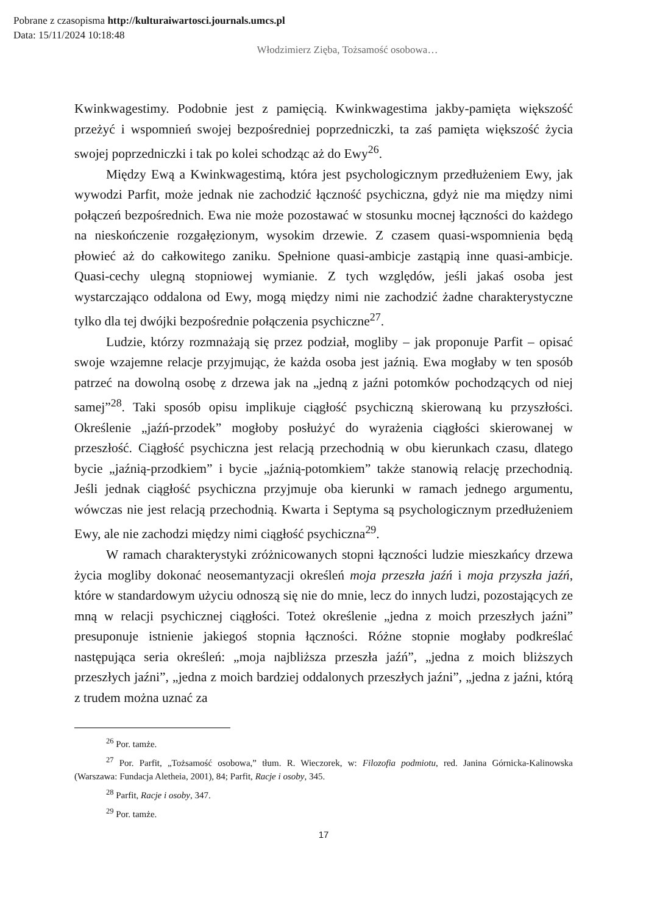Pobrane z czasopisma http://kulturaiwartosci.journals.umcs.pl
Data: 15/11/2024 10:18:48
Włodzimierz Zięba, Tożsamość osobowa…
Kwinkwagestimy. Podobnie jest z pamięcią. Kwinkwagestima jakby-pamięta większość przeżyć i wspomnień swojej bezpośredniej poprzedniczki, ta zaś pamięta większość życia swojej poprzedniczki i tak po kolei schodząc aż do Ewy<sup>26</sup>.
Między Ewą a Kwinkwagestimą, która jest psychologicznym przedłużeniem Ewy, jak wywodzi Parfit, może jednak nie zachodzić łączność psychiczna, gdyż nie ma między nimi połączeń bezpośrednich. Ewa nie może pozostawać w stosunku mocnej łączności do każdego na nieskończenie rozgałęzionym, wysokim drzewie. Z czasem quasi-wspomnienia będą płowieć aż do całkowitego zaniku. Spełnione quasi-ambicje zastąpią inne quasi-ambicje. Quasi-cechy ulegną stopniowej wymianie. Z tych względów, jeśli jakaś osoba jest wystarczająco oddalona od Ewy, mogą między nimi nie zachodzić żadne charakterystyczne tylko dla tej dwójki bezpośrednie połączenia psychiczne<sup>27</sup>.
Ludzie, którzy rozmnażają się przez podział, mogliby – jak proponuje Parfit – opisać swoje wzajemne relacje przyjmując, że każda osoba jest jaźnią. Ewa mogłaby w ten sposób patrzeć na dowolną osobę z drzewa jak na „jedną z jaźni potomków pochodzących od niej samej”<sup>28</sup>. Taki sposób opisu implikuje ciągłość psychiczną skierowaną ku przyszłości. Określenie „jaźń-przodek” mogłoby posłużyć do wyrażenia ciągłości skierowanej w przeszłość. Ciągłość psychiczna jest relacją przechodnią w obu kierunkach czasu, dlatego bycie „jaźnią-przodkiem” i bycie „jaźnią-potomkiem” także stanowią relację przechodnią. Jeśli jednak ciągłość psychiczna przyjmuje oba kierunki w ramach jednego argumentu, wówczas nie jest relacją przechodnią. Kwarta i Septyma są psychologicznym przedłużeniem Ewy, ale nie zachodzi między nimi ciągłość psychiczna<sup>29</sup>.
W ramach charakterystyki zróżnicowanych stopni łączności ludzie mieszkańcy drzewa życia mogliby dokonać neosemantyzacji określeń moja przeszła jaźń i moja przyszła jaźń, które w standardowym użyciu odnoszą się nie do mnie, lecz do innych ludzi, pozostających ze mną w relacji psychicznej ciągłości. Toteż określenie „jedna z moich przeszłych jaźni” presuponuje istnienie jakiegoś stopnia łączności. Różne stopnie mogłaby podkreślać następująca seria określeń: „moja najbliższa przeszła jaźń”, „jedna z moich bliższych przeszłych jaźni”, „jedna z moich bardziej oddalonych przeszłych jaźni”, „jedna z jaźni, którą z trudem można uznać za
<sup>26</sup> Por. tamże.
<sup>27</sup> Por. Parfit, „Tożsamość osobowa,” tłum. R. Wieczorek, w: Filozofia podmiotu, red. Janina Górnicka-Kalinowska (Warszawa: Fundacja Aletheia, 2001), 84; Parfit, Racje i osoby, 345.
<sup>28</sup> Parfit, Racje i osoby, 347.
<sup>29</sup> Por. tamże.
17